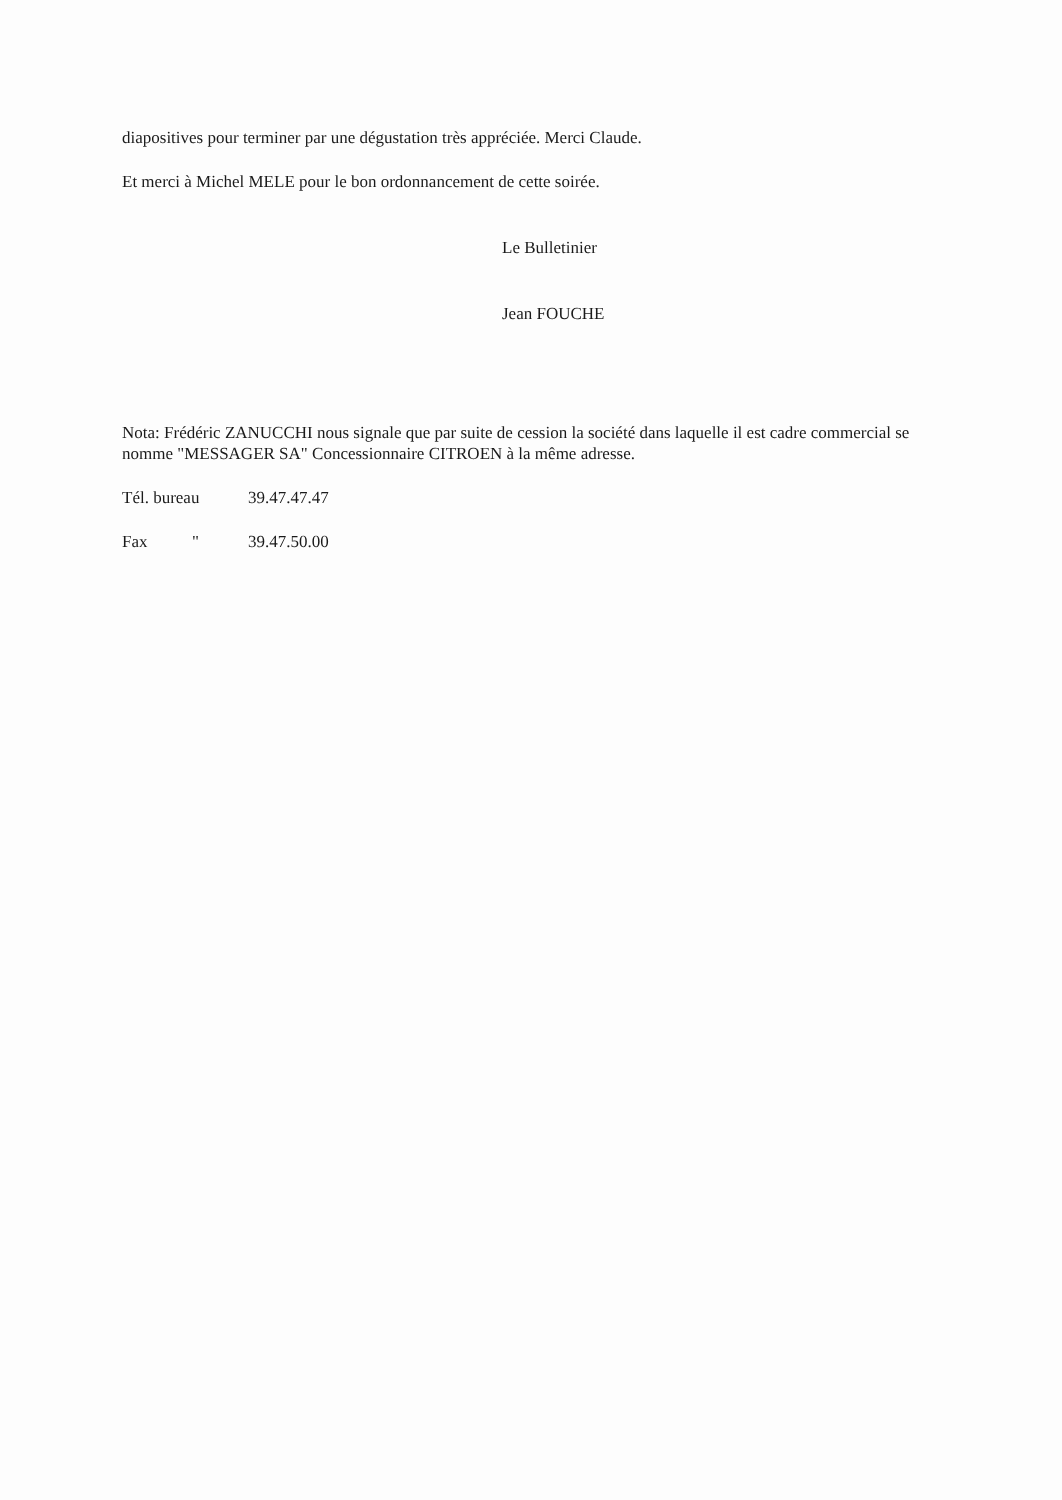diapositives pour terminer par une dégustation très appréciée. Merci Claude.
Et merci à Michel MELE pour le bon ordonnancement de cette soirée.
Le Bulletinier
Jean FOUCHE
Nota: Frédéric ZANUCCHI nous signale que par suite de cession la société dans laquelle il est cadre commercial se nomme "MESSAGER SA" Concessionnaire CITROEN à la même adresse.
Tél. bureau 39.47.47.47
Fax " 39.47.50.00